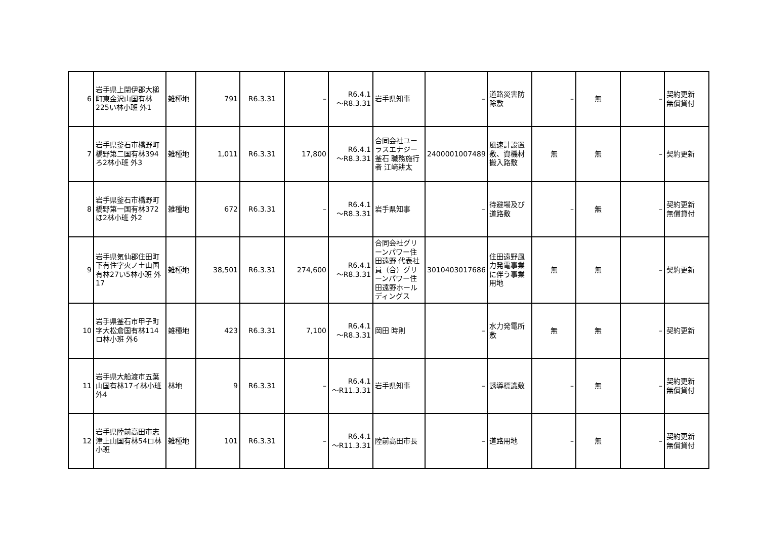| 6 | 岩手県上閉伊郡大槌町東金沢山国有林225い林小班 外1 | 雑種地 | 791 | R6.3.31 | – | R6.4.1 ～R8.3.31 | 岩手県知事 | – | 道路災害防除敷 | – | 無 | – | 契約更新 無償貸付 |
| 7 | 岩手県釜石市橋野町橋野第二国有林394ろ2林小班 外3 | 雑種地 | 1,011 | R6.3.31 | 17,800 | R6.4.1 ～R8.3.31 | 合同会社ユーラスエナジー釜石 職務施行者 江﨑耕太 | 2400001007489 | 風速計設置敷、資機材搬入路敷 | 無 | 無 | – | 契約更新 |
| 8 | 岩手県釜石市橋野町橋野第一国有林372ほ2林小班 外2 | 雑種地 | 672 | R6.3.31 | – | R6.4.1 ～R8.3.31 | 岩手県知事 | – | 待避場及び道路敷 | – | 無 | – | 契約更新 無償貸付 |
| 9 | 岩手県気仙郡住田町下有住字火ノ土山国有林27い5林小班 外17 | 雑種地 | 38,501 | R6.3.31 | 274,600 | R6.4.1 ～R8.3.31 | 合同会社グリーンパワー住田遠野 代表社員（合）グリーンパワー住田遠野ホールディングス | 3010403017686 | 住田遠野風力発電事業に伴う事業用地 | 無 | 無 | – | 契約更新 |
| 10 | 岩手県釜石市甲子町字大松倉国有林114ロ林小班 外6 | 雑種地 | 423 | R6.3.31 | 7,100 | R6.4.1 ～R8.3.31 | 岡田 時則 | – | 水力発電所敷 | 無 | 無 | – | 契約更新 |
| 11 | 岩手県大船渡市五葉山国有林17イ林小班 外4 | 林地 | 9 | R6.3.31 | – | R6.4.1 ～R11.3.31 | 岩手県知事 | – | 誘導標識敷 | – | 無 | – | 契約更新 無償貸付 |
| 12 | 岩手県陸前高田市志津上山国有林54ロ林小班 | 雑種地 | 101 | R6.3.31 | – | R6.4.1 ～R11.3.31 | 陸前高田市長 | – | 道路用地 | – | 無 | – | 契約更新 無償貸付 |